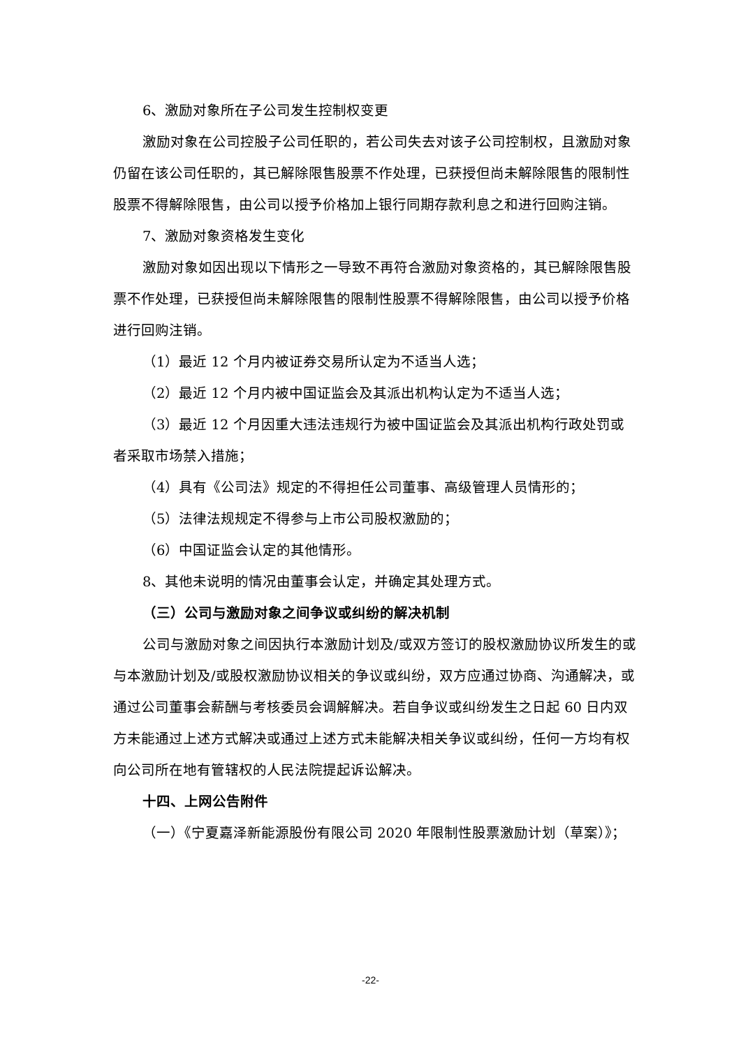6、激励对象所在子公司发生控制权变更
激励对象在公司控股子公司任职的，若公司失去对该子公司控制权，且激励对象仍留在该公司任职的，其已解除限售股票不作处理，已获授但尚未解除限售的限制性股票不得解除限售，由公司以授予价格加上银行同期存款利息之和进行回购注销。
7、激励对象资格发生变化
激励对象如因出现以下情形之一导致不再符合激励对象资格的，其已解除限售股票不作处理，已获授但尚未解除限售的限制性股票不得解除限售，由公司以授予价格进行回购注销。
（1）最近 12 个月内被证券交易所认定为不适当人选；
（2）最近 12 个月内被中国证监会及其派出机构认定为不适当人选；
（3）最近 12 个月因重大违法违规行为被中国证监会及其派出机构行政处罚或者采取市场禁入措施；
（4）具有《公司法》规定的不得担任公司董事、高级管理人员情形的；
（5）法律法规规定不得参与上市公司股权激励的；
（6）中国证监会认定的其他情形。
8、其他未说明的情况由董事会认定，并确定其处理方式。
（三）公司与激励对象之间争议或纠纷的解决机制
公司与激励对象之间因执行本激励计划及/或双方签订的股权激励协议所发生的或与本激励计划及/或股权激励协议相关的争议或纠纷，双方应通过协商、沟通解决，或通过公司董事会薪酬与考核委员会调解解决。若自争议或纠纷发生之日起 60 日内双方未能通过上述方式解决或通过上述方式未能解决相关争议或纠纷，任何一方均有权向公司所在地有管辖权的人民法院提起诉讼解决。
十四、上网公告附件
（一）《宁夏嘉泽新能源股份有限公司 2020 年限制性股票激励计划（草案）》；
-22-